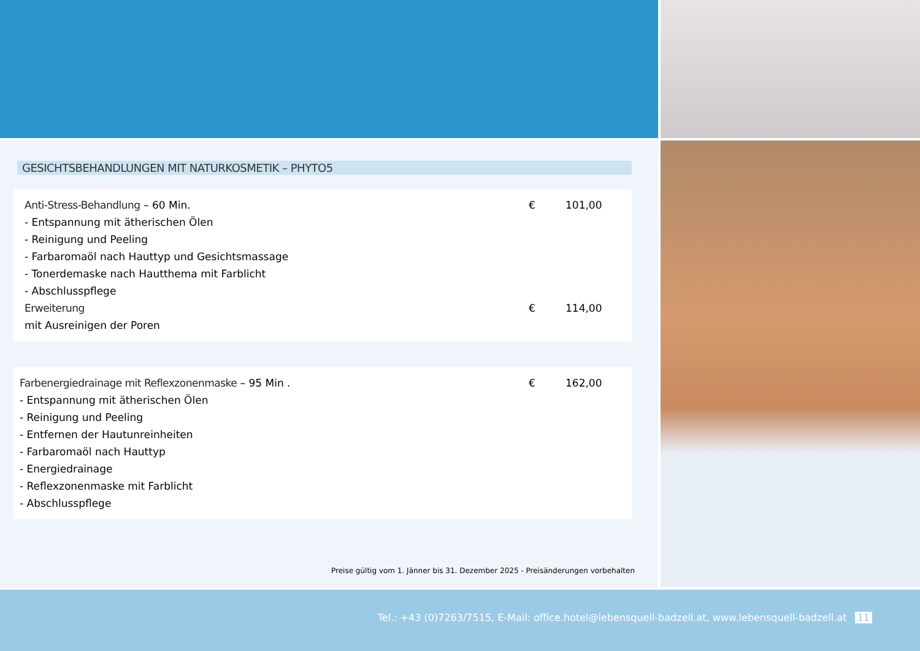GESICHTSBEHANDLUNGEN MIT NATURKOSMETIK – PHYTO5
| Anti-Stress-Behandlung – 60 Min. | € | 101,00 |
| - Entspannung mit ätherischen Ölen | | |
| - Reinigung und Peeling | | |
| - Farbaromaöl nach Hauttyp und Gesichtsmassage | | |
| - Tonerdemaske nach Hautthema mit Farblicht | | |
| - Abschlusspflege | | |
| Erweiterung | € | 114,00 |
| mit Ausreinigen der Poren | | |
| Farbenergiedrainage mit Reflexzonenmaske – 95 Min . | € | 162,00 |
| - Entspannung mit ätherischen Ölen | | |
| - Reinigung und Peeling | | |
| - Entfernen der Hautunreinheiten | | |
| - Farbaromaöl nach Hauttyp | | |
| - Energiedrainage | | |
| - Reflexzonenmaske mit Farblicht | | |
| - Abschlusspflege | | |
Preise gültig vom 1. Jänner bis 31. Dezember 2025 - Preisänderungen vorbehalten
Tel.: +43 (0)7263/7515, E-Mail: office.hotel@lebensquell-badzell.at, www.lebensquell-badzell.at 11